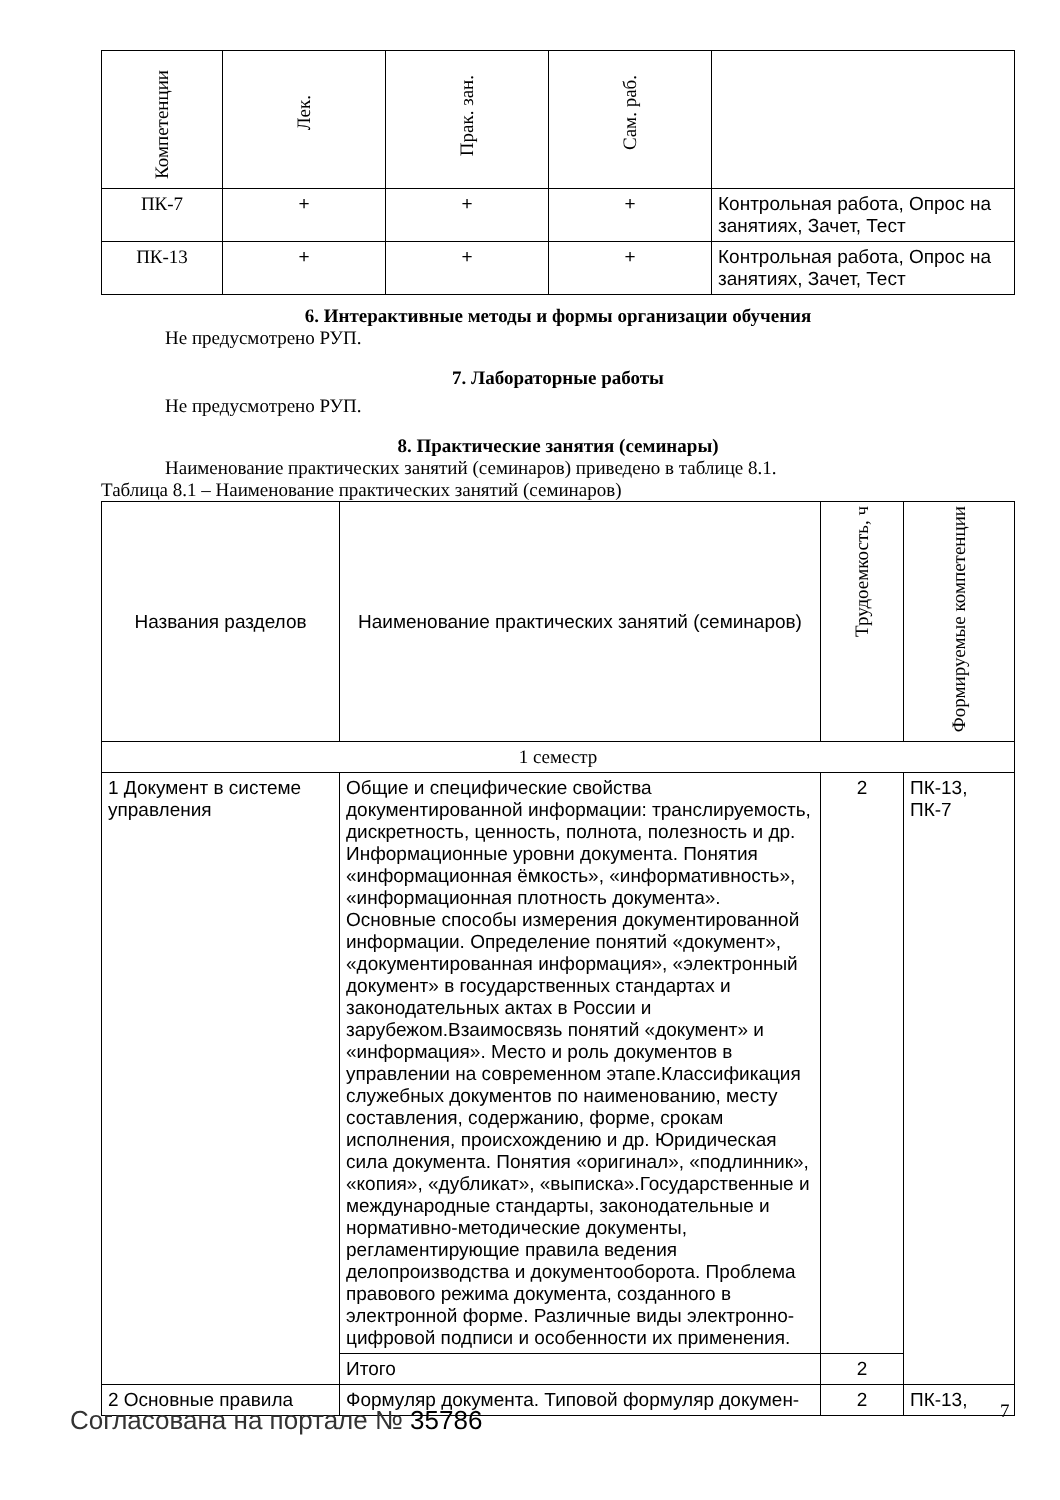| Компетенции | Лек. | Прак. зан. | Сам. раб. | |
| --- | --- | --- | --- | --- |
| ПК-7 | + | + | + | Контрольная работа, Опрос на занятиях, Зачет, Тест |
| ПК-13 | + | + | + | Контрольная работа, Опрос на занятиях, Зачет, Тест |
6. Интерактивные методы и формы организации обучения
Не предусмотрено РУП.
7. Лабораторные работы
Не предусмотрено РУП.
8. Практические занятия (семинары)
Наименование практических занятий (семинаров) приведено в таблице 8.1.
Таблица 8.1 – Наименование практических занятий (семинаров)
| Названия разделов | Наименование практических занятий (семинаров) | Трудоемкость, ч | Формируемые компетенции |
| --- | --- | --- | --- |
| 1 семестр | | | |
| 1 Документ в системе управления | Общие и специфические свойства документированной информации: транслируемость, дискретность, ценность, полнота, полезность и др. Информационные уровни документа. Понятия «информационная ёмкость», «информативность», «информационная плотность документа». Основные способы измерения документированной информации. Определение понятий «документ», «документированная информация», «электронный документ» в государственных стандартах и законодательных актах в России и зарубежом.Взаимосвязь понятий «документ» и «информация». Место и роль документов в управлении на современном этапе.Классификация служебных документов по наименованию, месту составления, содержанию, форме, срокам исполнения, происхождению и др. Юридическая сила документа. Понятия «оригинал», «подлинник», «копия», «дубликат», «выписка».Государственные и международные стандарты, законодательные и нормативно-методические документы, регламентирующие правила ведения делопроизводства и документооборота. Проблема правового режима документа, созданного в электронной форме. Различные виды электронно-цифровой подписи и особенности их применения. | 2 | ПК-13, ПК-7 |
| | Итого | 2 | |
| 2 Основные правила | Формуляр документа. Типовой формуляр докумен- | 2 | ПК-13, |
Согласована на портале № 35786 7